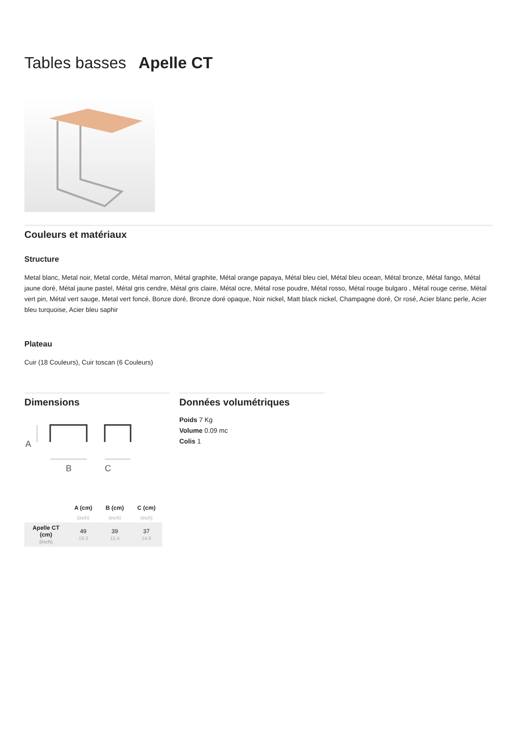Tables basses Apelle CT
Couleurs et matériaux
Structure
Metal blanc, Metal noir, Metal corde, Métal marron, Métal graphite, Métal orange papaya, Métal bleu ciel, Métal bleu ocean, Métal bronze, Métal fango, Métal jaune doré, Métal jaune pastel, Métal gris cendre, Métal gris claire, Métal ocre, Métal rose poudre, Métal rosso, Métal rouge bulgaro , Métal rouge cerise, Métal vert pin, Métal vert sauge, Metal vert foncé, Bonze doré, Bronze doré opaque, Noir nickel, Matt black nickel, Champagne doré, Or rosé, Acier blanc perle, Acier bleu turquoise, Acier bleu saphir
Plateau
Cuir (18 Couleurs), Cuir toscan (6 Couleurs)
Dimensions
A
B
C
| | A (cm) | B (cm) | C (cm) |
| --- | --- | --- | --- |
| | (inch) | (inch) | (inch) |
| Apelle CT (cm) (inch) | 49 19.3 | 39 15.4 | 37 14.6 |
Données volumétriques
Poids 7 Kg
Volume 0.09 mc
Colis 1